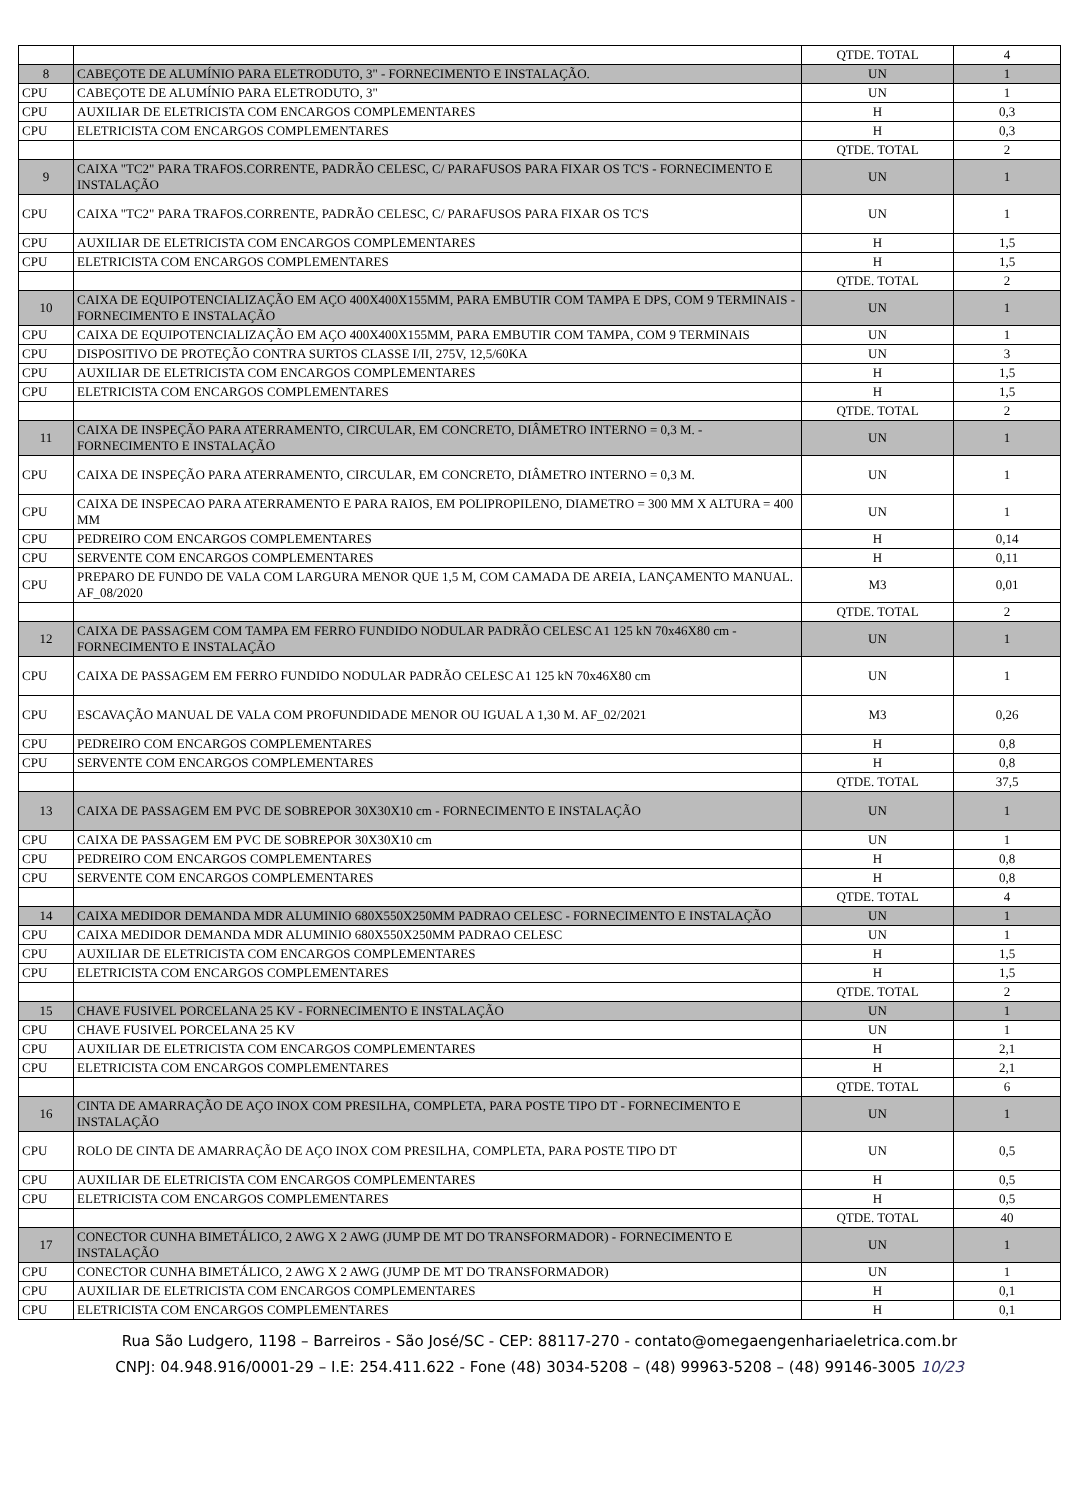| | | QTDE. TOTAL | 4 |
| 8 | CABEÇOTE DE ALUMÍNIO PARA ELETRODUTO, 3" - FORNECIMENTO E INSTALAÇÃO. | UN | 1 |
| CPU | CABEÇOTE DE ALUMÍNIO PARA ELETRODUTO, 3" | UN | 1 |
| CPU | AUXILIAR DE ELETRICISTA COM ENCARGOS COMPLEMENTARES | H | 0,3 |
| CPU | ELETRICISTA COM ENCARGOS COMPLEMENTARES | H | 0,3 |
| | | QTDE. TOTAL | 2 |
| 9 | CAIXA "TC2" PARA TRAFOS.CORRENTE, PADRÃO CELESC, C/ PARAFUSOS PARA FIXAR OS TC'S - FORNECIMENTO E INSTALAÇÃO | UN | 1 |
| CPU | CAIXA "TC2" PARA TRAFOS.CORRENTE, PADRÃO CELESC, C/ PARAFUSOS PARA FIXAR OS TC'S | UN | 1 |
| CPU | AUXILIAR DE ELETRICISTA COM ENCARGOS COMPLEMENTARES | H | 1,5 |
| CPU | ELETRICISTA COM ENCARGOS COMPLEMENTARES | H | 1,5 |
| | | QTDE. TOTAL | 2 |
| 10 | CAIXA DE EQUIPOTENCIALIZAÇÃO EM AÇO 400X400X155MM, PARA EMBUTIR COM TAMPA E DPS, COM 9 TERMINAIS - FORNECIMENTO E INSTALAÇÃO | UN | 1 |
| CPU | CAIXA DE EQUIPOTENCIALIZAÇÃO EM AÇO 400X400X155MM, PARA EMBUTIR COM TAMPA, COM 9 TERMINAIS | UN | 1 |
| CPU | DISPOSITIVO DE PROTEÇÃO CONTRA SURTOS CLASSE I/II, 275V, 12,5/60KA | UN | 3 |
| CPU | AUXILIAR DE ELETRICISTA COM ENCARGOS COMPLEMENTARES | H | 1,5 |
| CPU | ELETRICISTA COM ENCARGOS COMPLEMENTARES | H | 1,5 |
| | | QTDE. TOTAL | 2 |
| 11 | CAIXA DE INSPEÇÃO PARA ATERRAMENTO, CIRCULAR, EM CONCRETO, DIÂMETRO INTERNO = 0,3 M. - FORNECIMENTO E INSTALAÇÃO | UN | 1 |
| CPU | CAIXA DE INSPEÇÃO PARA ATERRAMENTO, CIRCULAR, EM CONCRETO, DIÂMETRO INTERNO = 0,3 M. | UN | 1 |
| CPU | CAIXA DE INSPECAO PARA ATERRAMENTO E PARA RAIOS, EM POLIPROPILENO, DIAMETRO = 300 MM X ALTURA = 400 MM | UN | 1 |
| CPU | PEDREIRO COM ENCARGOS COMPLEMENTARES | H | 0,14 |
| CPU | SERVENTE COM ENCARGOS COMPLEMENTARES | H | 0,11 |
| CPU | PREPARO DE FUNDO DE VALA COM LARGURA MENOR QUE 1,5 M, COM CAMADA DE AREIA, LANÇAMENTO MANUAL. AF_08/2020 | M3 | 0,01 |
| | | QTDE. TOTAL | 2 |
| 12 | CAIXA DE PASSAGEM COM TAMPA EM FERRO FUNDIDO NODULAR PADRÃO CELESC A1 125 kN 70x46X80 cm - FORNECIMENTO E INSTALAÇÃO | UN | 1 |
| CPU | CAIXA DE PASSAGEM EM FERRO FUNDIDO NODULAR PADRÃO CELESC A1 125 kN 70x46X80 cm | UN | 1 |
| CPU | ESCAVAÇÃO MANUAL DE VALA COM PROFUNDIDADE MENOR OU IGUAL A 1,30 M. AF_02/2021 | M3 | 0,26 |
| CPU | PEDREIRO COM ENCARGOS COMPLEMENTARES | H | 0,8 |
| CPU | SERVENTE COM ENCARGOS COMPLEMENTARES | H | 0,8 |
| | | QTDE. TOTAL | 37,5 |
| 13 | CAIXA DE PASSAGEM EM PVC DE SOBREPOR 30X30X10 cm - FORNECIMENTO E INSTALAÇÃO | UN | 1 |
| CPU | CAIXA DE PASSAGEM EM PVC DE SOBREPOR 30X30X10 cm | UN | 1 |
| CPU | PEDREIRO COM ENCARGOS COMPLEMENTARES | H | 0,8 |
| CPU | SERVENTE COM ENCARGOS COMPLEMENTARES | H | 0,8 |
| | | QTDE. TOTAL | 4 |
| 14 | CAIXA MEDIDOR DEMANDA MDR ALUMINIO 680X550X250MM PADRAO CELESC - FORNECIMENTO E INSTALAÇÃO | UN | 1 |
| CPU | CAIXA MEDIDOR DEMANDA MDR ALUMINIO 680X550X250MM PADRAO CELESC | UN | 1 |
| CPU | AUXILIAR DE ELETRICISTA COM ENCARGOS COMPLEMENTARES | H | 1,5 |
| CPU | ELETRICISTA COM ENCARGOS COMPLEMENTARES | H | 1,5 |
| | | QTDE. TOTAL | 2 |
| 15 | CHAVE FUSIVEL PORCELANA 25 KV - FORNECIMENTO E INSTALAÇÃO | UN | 1 |
| CPU | CHAVE FUSIVEL PORCELANA 25 KV | UN | 1 |
| CPU | AUXILIAR DE ELETRICISTA COM ENCARGOS COMPLEMENTARES | H | 2,1 |
| CPU | ELETRICISTA COM ENCARGOS COMPLEMENTARES | H | 2,1 |
| | | QTDE. TOTAL | 6 |
| 16 | CINTA DE AMARRAÇÃO DE AÇO INOX COM PRESILHA, COMPLETA, PARA POSTE TIPO DT - FORNECIMENTO E INSTALAÇÃO | UN | 1 |
| CPU | ROLO DE CINTA DE AMARRAÇÃO DE AÇO INOX COM PRESILHA, COMPLETA, PARA POSTE TIPO DT | UN | 0,5 |
| CPU | AUXILIAR DE ELETRICISTA COM ENCARGOS COMPLEMENTARES | H | 0,5 |
| CPU | ELETRICISTA COM ENCARGOS COMPLEMENTARES | H | 0,5 |
| | | QTDE. TOTAL | 40 |
| 17 | CONECTOR CUNHA BIMETÁLICO, 2 AWG X 2 AWG (JUMP DE MT DO TRANSFORMADOR) - FORNECIMENTO E INSTALAÇÃO | UN | 1 |
| CPU | CONECTOR CUNHA BIMETÁLICO, 2 AWG X 2 AWG (JUMP DE MT DO TRANSFORMADOR) | UN | 1 |
| CPU | AUXILIAR DE ELETRICISTA COM ENCARGOS COMPLEMENTARES | H | 0,1 |
| CPU | ELETRICISTA COM ENCARGOS COMPLEMENTARES | H | 0,1 |
Rua São Ludgero, 1198 – Barreiros - São José/SC - CEP: 88117-270 - contato@omegaengenhariaeletrica.com.br
CNPJ: 04.948.916/0001-29 – I.E: 254.411.622 - Fone (48) 3034-5208 – (48) 99963-5208 – (48) 99146-3005 10/23